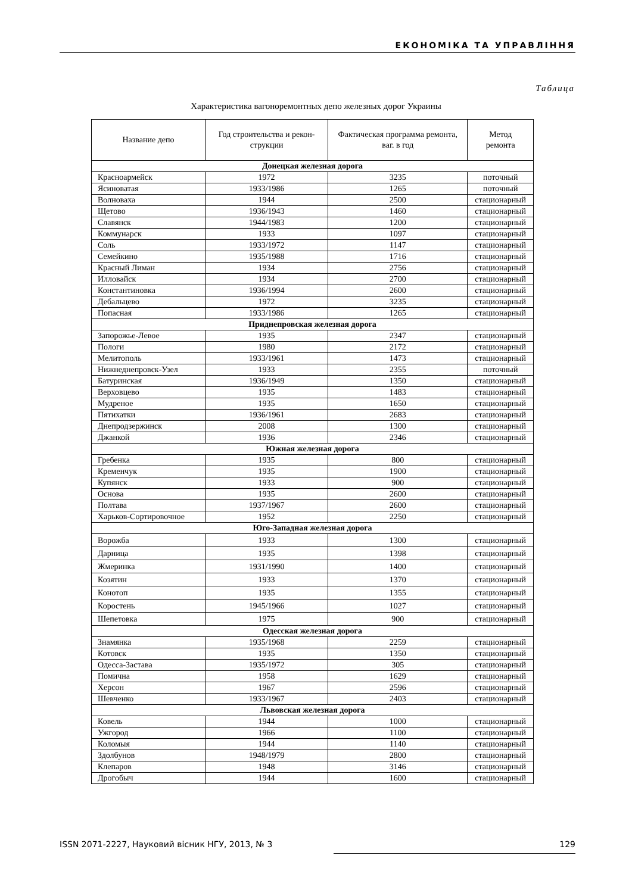ЕКОНОМІКА ТА УПРАВЛІННЯ
Таблица
Характеристика вагоноремонтных депо железных дорог Украины
| Название депо | Год строительства и рекон-струкции | Фактическая программа ремонта, ваг. в год | Метод ремонта |
| --- | --- | --- | --- |
| Донецкая железная дорога | | | |
| Красноармейск | 1972 | 3235 | поточный |
| Ясиноватая | 1933/1986 | 1265 | поточный |
| Волноваха | 1944 | 2500 | стационарный |
| Щетово | 1936/1943 | 1460 | стационарный |
| Славянск | 1944/1983 | 1200 | стационарный |
| Коммунарск | 1933 | 1097 | стационарный |
| Соль | 1933/1972 | 1147 | стационарный |
| Семейкино | 1935/1988 | 1716 | стационарный |
| Красный Лиман | 1934 | 2756 | стационарный |
| Илловайск | 1934 | 2700 | стационарный |
| Константиновка | 1936/1994 | 2600 | стационарный |
| Дебальцево | 1972 | 3235 | стационарный |
| Попасная | 1933/1986 | 1265 | стационарный |
| Приднепровская железная дорога | | | |
| Запорожье-Левое | 1935 | 2347 | стационарный |
| Пологи | 1980 | 2172 | стационарный |
| Мелитополь | 1933/1961 | 1473 | стационарный |
| Нижнеднепровск-Узел | 1933 | 2355 | поточный |
| Батуринская | 1936/1949 | 1350 | стационарный |
| Верховцево | 1935 | 1483 | стационарный |
| Мудреное | 1935 | 1650 | стационарный |
| Пятихатки | 1936/1961 | 2683 | стационарный |
| Днепродзержинск | 2008 | 1300 | стационарный |
| Джанкой | 1936 | 2346 | стационарный |
| Южная железная дорога | | | |
| Гребенка | 1935 | 800 | стационарный |
| Кременчук | 1935 | 1900 | стационарный |
| Купянск | 1933 | 900 | стационарный |
| Основа | 1935 | 2600 | стационарный |
| Полтава | 1937/1967 | 2600 | стационарный |
| Харьков-Сортировочное | 1952 | 2250 | стационарный |
| Юго-Западная железная дорога | | | |
| Ворожба | 1933 | 1300 | стационарный |
| Дарница | 1935 | 1398 | стационарный |
| Жмеринка | 1931/1990 | 1400 | стационарный |
| Козятин | 1933 | 1370 | стационарный |
| Конотоп | 1935 | 1355 | стационарный |
| Коростень | 1945/1966 | 1027 | стационарный |
| Шепетовка | 1975 | 900 | стационарный |
| Одесская железная дорога | | | |
| Знамянка | 1935/1968 | 2259 | стационарный |
| Котовск | 1935 | 1350 | стационарный |
| Одесса-Застава | 1935/1972 | 305 | стационарный |
| Помична | 1958 | 1629 | стационарный |
| Херсон | 1967 | 2596 | стационарный |
| Шевченко | 1933/1967 | 2403 | стационарный |
| Львовская железная дорога | | | |
| Ковель | 1944 | 1000 | стационарный |
| Ужгород | 1966 | 1100 | стационарный |
| Коломыя | 1944 | 1140 | стационарный |
| Здолбунов | 1948/1979 | 2800 | стационарный |
| Клепаров | 1948 | 3146 | стационарный |
| Дрогобыч | 1944 | 1600 | стационарный |
ISSN 2071-2227, Науковий вісник НГУ, 2013, № 3 129